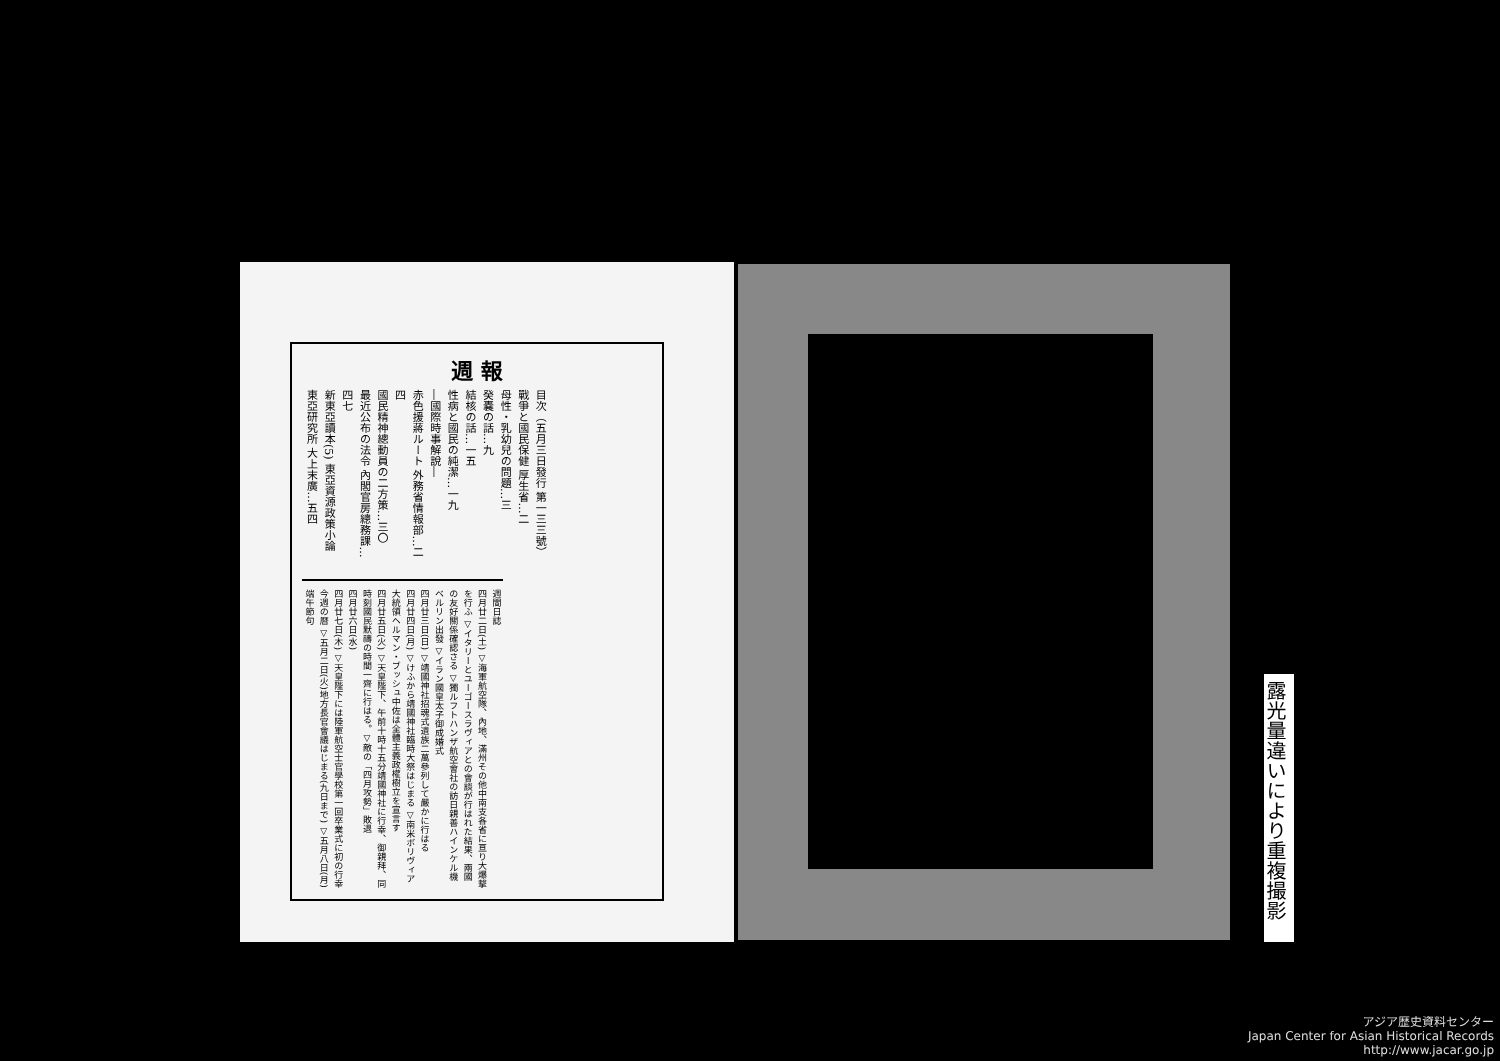週 報
目次（五月三日發行 第一三三號）
戰爭と國民保健 厚生省…二
母性・乳幼兒の問題…三
癸嚢の話…九
結核の話…一五
性病と國民の純潔…一九
―國際時事解說―
赤色援蔣ルート 外務省情報部…二四
國民精神總動員の二方策…三〇
最近公布の法令 內閣官房總務課…四七
新東亞讀本(5) 東亞資源政策小論 東亞研究所 大上末廣…五四
週間日誌
四月廿二日(土) ▽海軍航空隊、內地、滿州その他中南支各省に亘り大爆撃を行ふ ▽イタリーとユーゴースラヴィアとの會談が行はれた結果、兩國の友好關係確認さる ▽獨ルフトハンザ航空會社の訪日親善ハインケル機ベルリン出發 ▽イラン國皇太子御成婚式
四月廿三日(日) ▽靖國神社招魂式遺族二萬參列して嚴かに行はる
四月廿四日(月) ▽けふから靖國神社臨時大祭はじまる ▽南米ボリヴィア大統領ヘルマン・ブッシュ中佐は全體主義政權樹立を宣言す
四月廿五日(火) ▽天皇陛下、午前十時十五分靖國神社に行幸、御親拜、同時刻國民默禱の時間一齊に行はる。▽敵の「四月攻勢」敗退
四月廿六日(水)
四月廿七日(木) ▽天皇陛下には陸軍航空士官學校第一回卒業式に初の行幸
今週の暦 ▽五月二日(火)地方長官會議はじまる(九日まで) ▽五月八日(月)端午節句
露光量違いにより重複撮影
アジア歴史資料センター
Japan Center for Asian Historical Records
http://www.jacar.go.jp